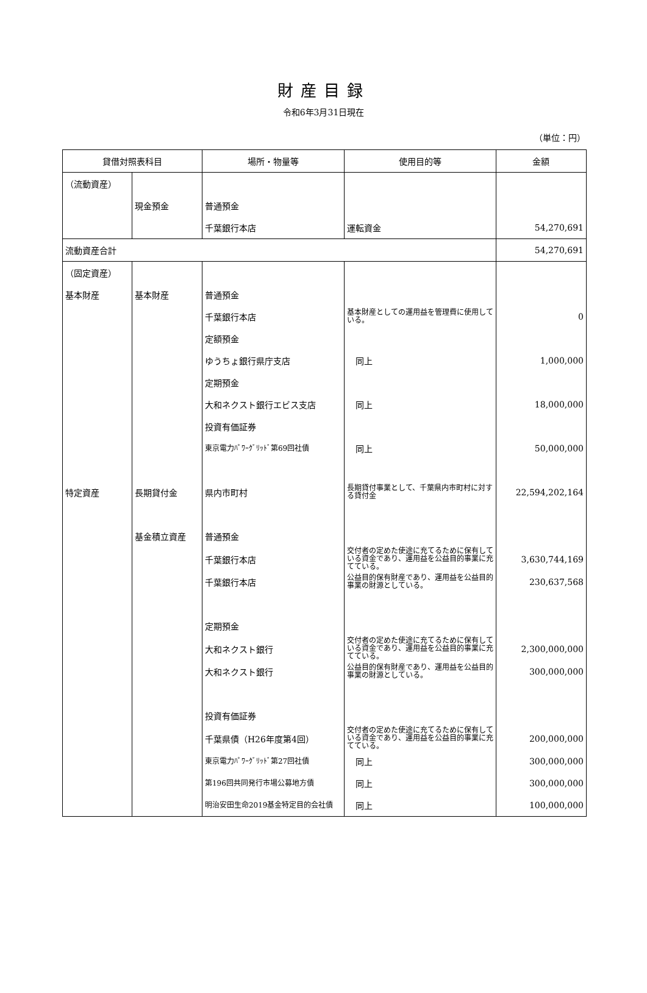財産目録
令和6年3月31日現在
（単位：円）
| 貸借対照表科目 | | 場所・物量等 | 使用目的等 | 金額 |
| --- | --- | --- | --- | --- |
| （流動資産） | | | | |
| | 現金預金 | 普通預金 | | |
| | | 千葉銀行本店 | 運転資金 | 54,270,691 |
| 流動資産合計 | | | | 54,270,691 |
| （固定資産） | | | | |
| 基本財産 | 基本財産 | 普通預金 | | |
| | | 千葉銀行本店 | 基本財産としての運用益を管理費に使用している。 | 0 |
| | | 定額預金 | | |
| | | ゆうちょ銀行県庁支店 | 同上 | 1,000,000 |
| | | 定期預金 | | |
| | | 大和ネクスト銀行エビス支店 | 同上 | 18,000,000 |
| | | 投資有価証券 | | |
| | | 東京電力ﾊﾟﾜｰｸﾞﾘｯﾄﾞ第69回社債 | 同上 | 50,000,000 |
| 特定資産 | 長期貸付金 | 県内市町村 | 長期貸付事業として、千葉県内市町村に対する貸付金 | 22,594,202,164 |
| | 基金積立資産 | 普通預金 | | |
| | | 千葉銀行本店 | 交付者の定めた使途に充てるために保有している資金であり、運用益を公益目的事業に充てている。 | 3,630,744,169 |
| | | 千葉銀行本店 | 公益目的保有財産であり、運用益を公益目的事業の財源としている。 | 230,637,568 |
| | | 定期預金 | | |
| | | 大和ネクスト銀行 | 交付者の定めた使途に充てるために保有している資金であり、運用益を公益目的事業に充てている。 | 2,300,000,000 |
| | | 大和ネクスト銀行 | 公益目的保有財産であり、運用益を公益目的事業の財源としている。 | 300,000,000 |
| | | 投資有価証券 | | |
| | | 千葉県債（H26年度第4回） | 交付者の定めた使途に充てるために保有している資金であり、運用益を公益目的事業に充てている。 | 200,000,000 |
| | | 東京電力ﾊﾟﾜｰｸﾞﾘｯﾄﾞ第27回社債 | 同上 | 300,000,000 |
| | | 第196回共同発行市場公募地方債 | 同上 | 300,000,000 |
| | | 明治安田生命2019基金特定目的会社債 | 同上 | 100,000,000 |